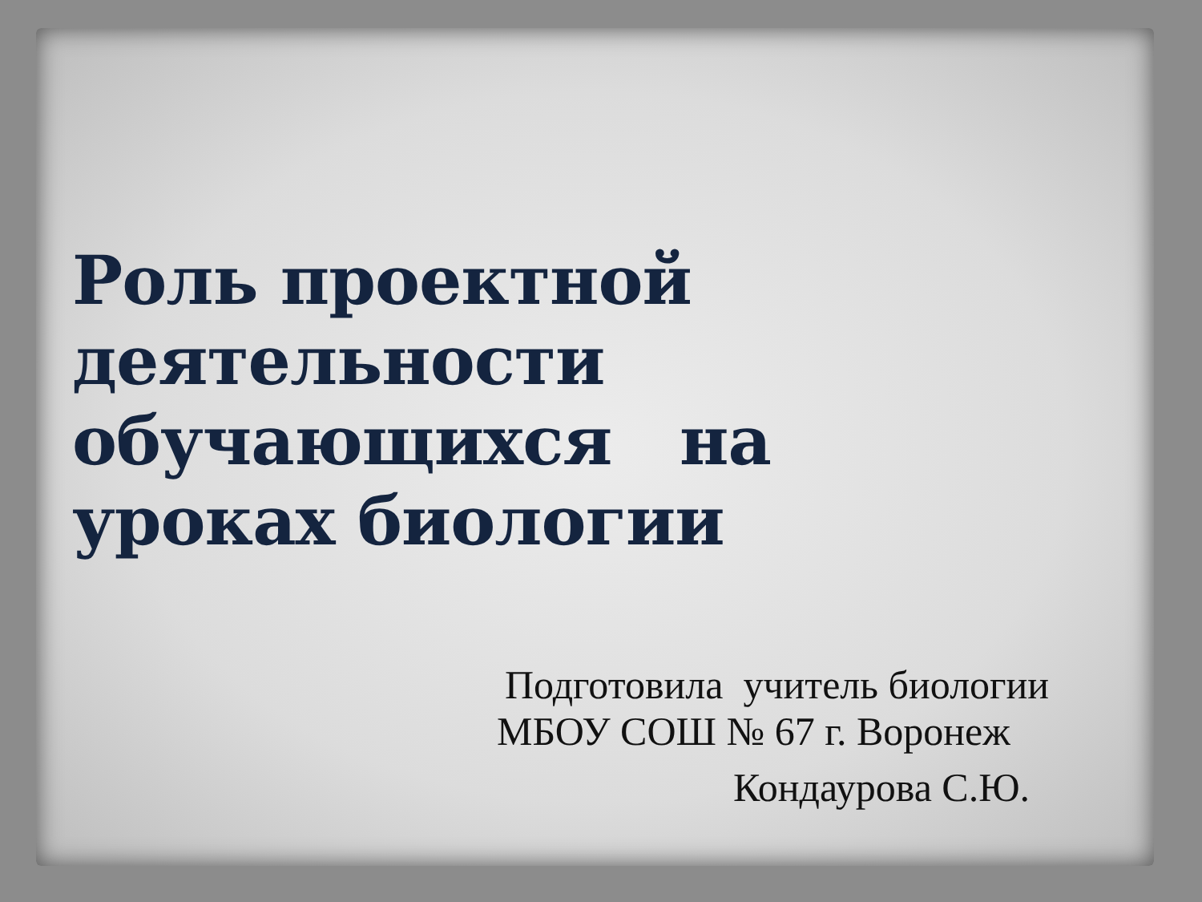Роль проектной деятельности обучающихся на уроках биологии
Подготовила учитель биологии
МБОУ СОШ № 67 г. Воронеж
Кондаурова С.Ю.